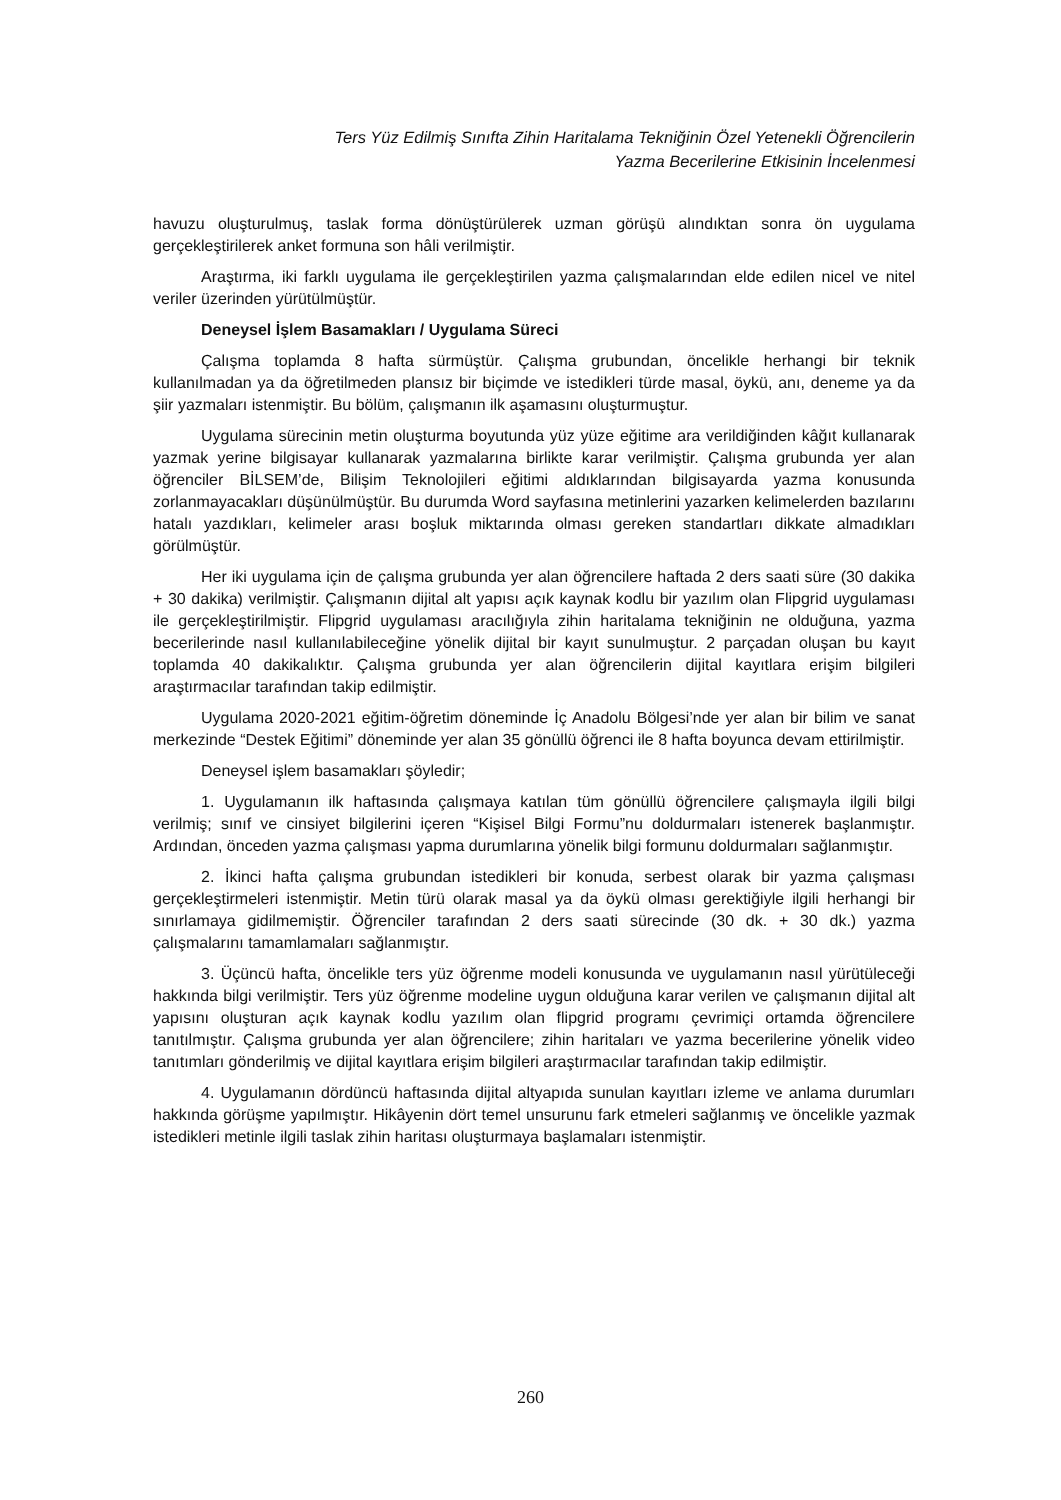Ters Yüz Edilmiş Sınıfta Zihin Haritalama Tekniğinin Özel Yetenekli Öğrencilerin
Yazma Becerilerine Etkisinin İncelenmesi
havuzu oluşturulmuş, taslak forma dönüştürülerek uzman görüşü alındıktan sonra ön uygulama gerçekleştirilerek anket formuna son hâli verilmiştir.
Araştırma, iki farklı uygulama ile gerçekleştirilen yazma çalışmalarından elde edilen nicel ve nitel veriler üzerinden yürütülmüştür.
Deneysel İşlem Basamakları / Uygulama Süreci
Çalışma toplamda 8 hafta sürmüştür. Çalışma grubundan, öncelikle herhangi bir teknik kullanılmadan ya da öğretilmeden plansız bir biçimde ve istedikleri türde masal, öykü, anı, deneme ya da şiir yazmaları istenmiştir. Bu bölüm, çalışmanın ilk aşamasını oluşturmuştur.
Uygulama sürecinin metin oluşturma boyutunda yüz yüze eğitime ara verildiğinden kâğıt kullanarak yazmak yerine bilgisayar kullanarak yazmalarına birlikte karar verilmiştir. Çalışma grubunda yer alan öğrenciler BİLSEM’de, Bilişim Teknolojileri eğitimi aldıklarından bilgisayarda yazma konusunda zorlanmayacakları düşünülmüştür. Bu durumda Word sayfasına metinlerini yazarken kelimelerden bazılarını hatalı yazdıkları, kelimeler arası boşluk miktarında olması gereken standartları dikkate almadıkları görülmüştür.
Her iki uygulama için de çalışma grubunda yer alan öğrencilere haftada 2 ders saati süre (30 dakika + 30 dakika) verilmiştir. Çalışmanın dijital alt yapısı açık kaynak kodlu bir yazılım olan Flipgrid uygulaması ile gerçekleştirilmiştir. Flipgrid uygulaması aracılığıyla zihin haritalama tekniğinin ne olduğuna, yazma becerilerinde nasıl kullanılabileceğine yönelik dijital bir kayıt sunulmuştur. 2 parçadan oluşan bu kayıt toplamda 40 dakikalıktır. Çalışma grubunda yer alan öğrencilerin dijital kayıtlara erişim bilgileri araştırmacılar tarafından takip edilmiştir.
Uygulama 2020-2021 eğitim-öğretim döneminde İç Anadolu Bölgesi’nde yer alan bir bilim ve sanat merkezinde “Destek Eğitimi” döneminde yer alan 35 gönüllü öğrenci ile 8 hafta boyunca devam ettirilmiştir.
Deneysel işlem basamakları şöyledir;
1. Uygulamanın ilk haftasında çalışmaya katılan tüm gönüllü öğrencilere çalışmayla ilgili bilgi verilmiş; sınıf ve cinsiyet bilgilerini içeren “Kişisel Bilgi Formu”nu doldurmaları istenerek başlanmıştır. Ardından, önceden yazma çalışması yapma durumlarına yönelik bilgi formunu doldurmaları sağlanmıştır.
2. İkinci hafta çalışma grubundan istedikleri bir konuda, serbest olarak bir yazma çalışması gerçekleştirmeleri istenmiştir. Metin türü olarak masal ya da öykü olması gerektiğiyle ilgili herhangi bir sınırlamaya gidilmemiştir. Öğrenciler tarafından 2 ders saati sürecinde (30 dk. + 30 dk.) yazma çalışmalarını tamamlamaları sağlanmıştır.
3. Üçüncü hafta, öncelikle ters yüz öğrenme modeli konusunda ve uygulamanın nasıl yürütüleceği hakkında bilgi verilmiştir. Ters yüz öğrenme modeline uygun olduğuna karar verilen ve çalışmanın dijital alt yapısını oluşturan açık kaynak kodlu yazılım olan flipgrid programı çevrimiçi ortamda öğrencilere tanıtılmıştır. Çalışma grubunda yer alan öğrencilere; zihin haritaları ve yazma becerilerine yönelik video tanıtımları gönderilmiş ve dijital kayıtlara erişim bilgileri araştırmacılar tarafından takip edilmiştir.
4. Uygulamanın dördüncü haftasında dijital altyapıda sunulan kayıtları izleme ve anlama durumları hakkında görüşme yapılmıştır. Hikâyenin dört temel unsurunu fark etmeleri sağlanmış ve öncelikle yazmak istedikleri metinle ilgili taslak zihin haritası oluşturmaya başlamaları istenmiştir.
260